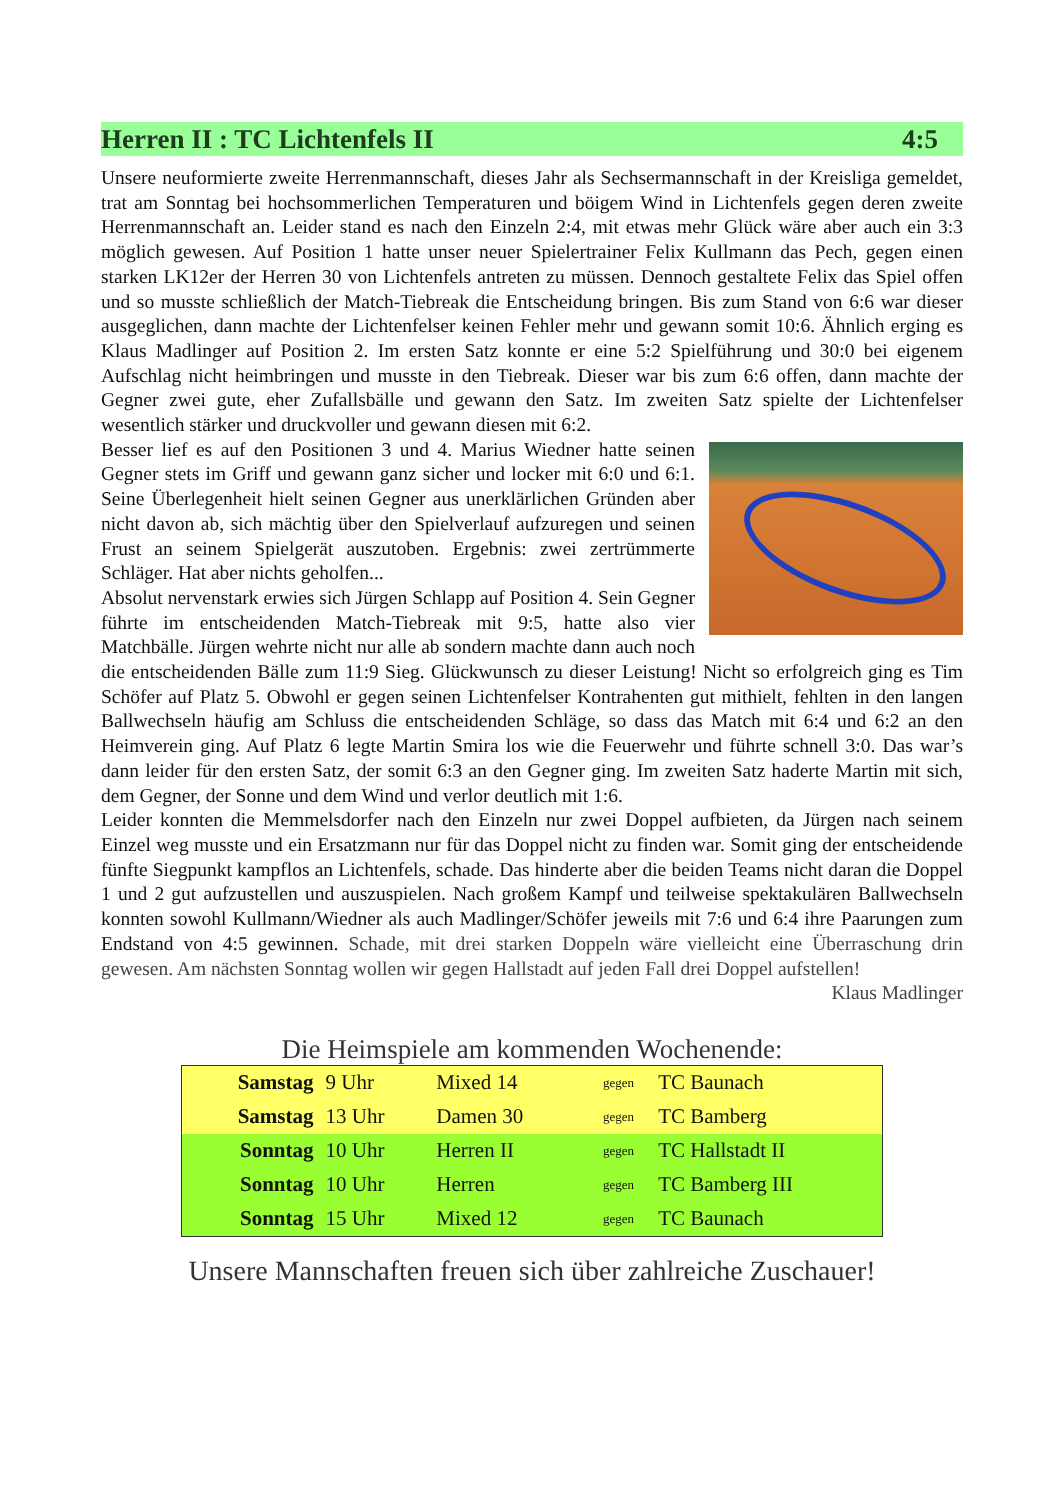Herren II : TC Lichtenfels II 4:5
Unsere neuformierte zweite Herrenmannschaft, dieses Jahr als Sechsermannschaft in der Kreisliga gemeldet, trat am Sonntag bei hochsommerlichen Temperaturen und böigem Wind in Lichtenfels gegen deren zweite Herrenmannschaft an. Leider stand es nach den Einzeln 2:4, mit etwas mehr Glück wäre aber auch ein 3:3 möglich gewesen. Auf Position 1 hatte unser neuer Spielertrainer Felix Kullmann das Pech, gegen einen starken LK12er der Herren 30 von Lichtenfels antreten zu müssen. Dennoch gestaltete Felix das Spiel offen und so musste schließlich der Match-Tiebreak die Entscheidung bringen. Bis zum Stand von 6:6 war dieser ausgeglichen, dann machte der Lichtenfelser keinen Fehler mehr und gewann somit 10:6. Ähnlich erging es Klaus Madlinger auf Position 2. Im ersten Satz konnte er eine 5:2 Spielführung und 30:0 bei eigenem Aufschlag nicht heimbringen und musste in den Tiebreak. Dieser war bis zum 6:6 offen, dann machte der Gegner zwei gute, eher Zufallsbälle und gewann den Satz. Im zweiten Satz spielte der Lichtenfelser wesentlich stärker und druckvoller und gewann diesen mit 6:2.
Besser lief es auf den Positionen 3 und 4. Marius Wiedner hatte seinen Gegner stets im Griff und gewann ganz sicher und locker mit 6:0 und 6:1. Seine Überlegenheit hielt seinen Gegner aus unerklärlichen Gründen aber nicht davon ab, sich mächtig über den Spielverlauf aufzuregen und seinen Frust an seinem Spielgerät auszutoben. Ergebnis: zwei zertrümmerte Schläger. Hat aber nichts geholfen...
Absolut nervenstark erwies sich Jürgen Schlapp auf Position 4. Sein Gegner führte im entscheidenden Match-Tiebreak mit 9:5, hatte also vier Matchbälle. Jürgen wehrte nicht nur alle ab sondern machte dann auch noch die entscheidenden Bälle zum 11:9 Sieg. Glückwunsch zu dieser Leistung! Nicht so erfolgreich ging es Tim Schöfer auf Platz 5. Obwohl er gegen seinen Lichtenfelser Kontrahenten gut mithielt, fehlten in den langen Ballwechseln häufig am Schluss die entscheidenden Schläge, so dass das Match mit 6:4 und 6:2 an den Heimverein ging. Auf Platz 6 legte Martin Smira los wie die Feuerwehr und führte schnell 3:0. Das war’s dann leider für den ersten Satz, der somit 6:3 an den Gegner ging. Im zweiten Satz haderte Martin mit sich, dem Gegner, der Sonne und dem Wind und verlor deutlich mit 1:6.
Leider konnten die Memmelsdorfer nach den Einzeln nur zwei Doppel aufbieten, da Jürgen nach seinem Einzel weg musste und ein Ersatzmann nur für das Doppel nicht zu finden war. Somit ging der entscheidende fünfte Siegpunkt kampflos an Lichtenfels, schade. Das hinderte aber die beiden Teams nicht daran die Doppel 1 und 2 gut aufzustellen und auszuspielen. Nach großem Kampf und teilweise spektakulären Ballwechseln konnten sowohl Kullmann/Wiedner als auch Madlinger/Schöfer jeweils mit 7:6 und 6:4 ihre Paarungen zum Endstand von 4:5 gewinnen. Schade, mit drei starken Doppeln wäre vielleicht eine Überraschung drin gewesen. Am nächsten Sonntag wollen wir gegen Hallstadt auf jeden Fall drei Doppel aufstellen!
Klaus Madlinger
Die Heimspiele am kommenden Wochenende:
| Samstag | 9 Uhr | Mixed 14 | gegen | TC Baunach |
| Samstag | 13 Uhr | Damen 30 | gegen | TC Bamberg |
| Sonntag | 10 Uhr | Herren II | gegen | TC Hallstadt II |
| Sonntag | 10 Uhr | Herren | gegen | TC Bamberg III |
| Sonntag | 15 Uhr | Mixed 12 | gegen | TC Baunach |
Unsere Mannschaften freuen sich über zahlreiche Zuschauer!